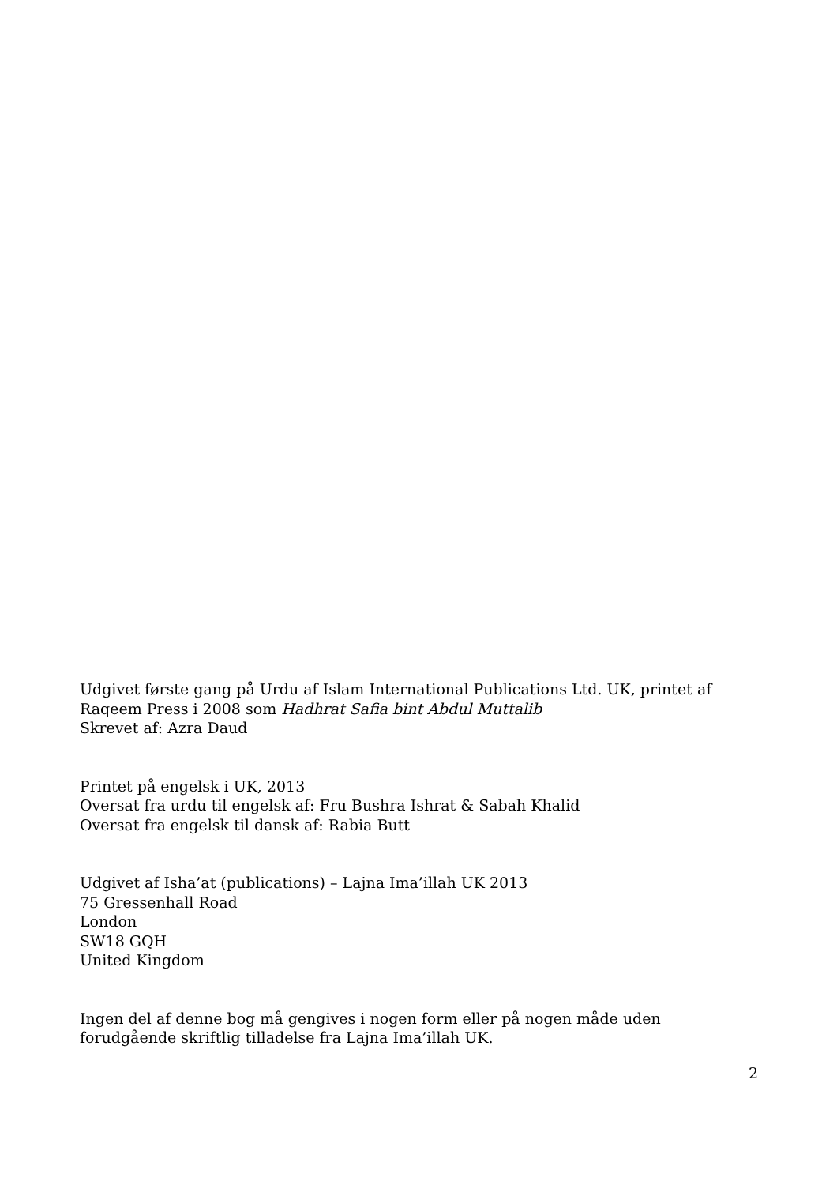Udgivet første gang på Urdu af Islam International Publications Ltd. UK, printet af Raqeem Press i 2008 som Hadhrat Safia bint Abdul Muttalib
Skrevet af: Azra Daud
Printet på engelsk i UK, 2013
Oversat fra urdu til engelsk af: Fru Bushra Ishrat & Sabah Khalid
Oversat fra engelsk til dansk af: Rabia Butt
Udgivet af Isha’at (publications) – Lajna Ima’illah UK 2013
75 Gressenhall Road
London
SW18 GQH
United Kingdom
Ingen del af denne bog må gengives i nogen form eller på nogen måde uden forudgående skriftlig tilladelse fra Lajna Ima’illah UK.
2